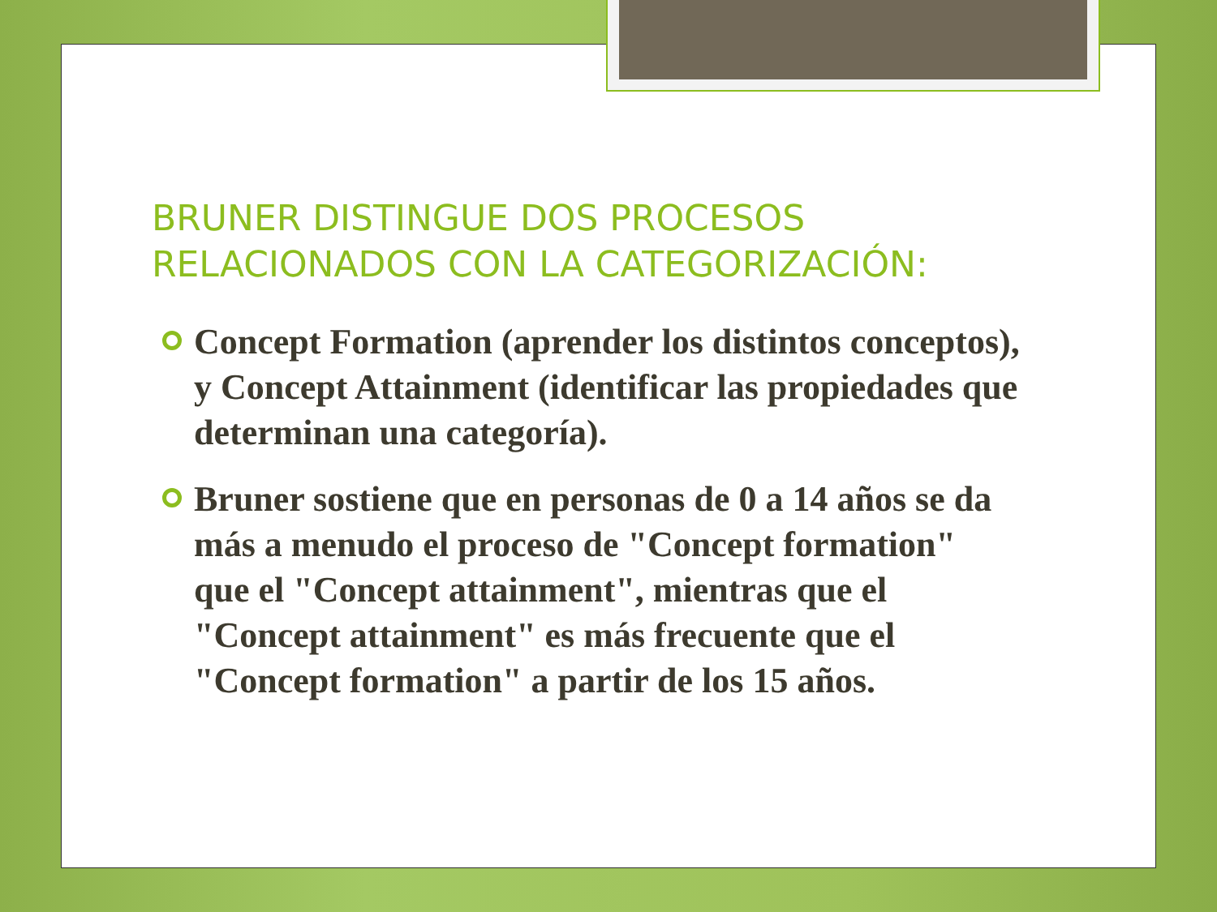BRUNER DISTINGUE DOS PROCESOS RELACIONADOS CON LA CATEGORIZACIÓN:
Concept Formation (aprender los distintos conceptos), y Concept Attainment (identificar las propiedades que determinan una categoría).
Bruner sostiene que en personas de 0 a 14 años se da más a menudo el proceso de "Concept formation" que el "Concept attainment", mientras que el "Concept attainment" es más frecuente que el "Concept formation" a partir de los 15 años.